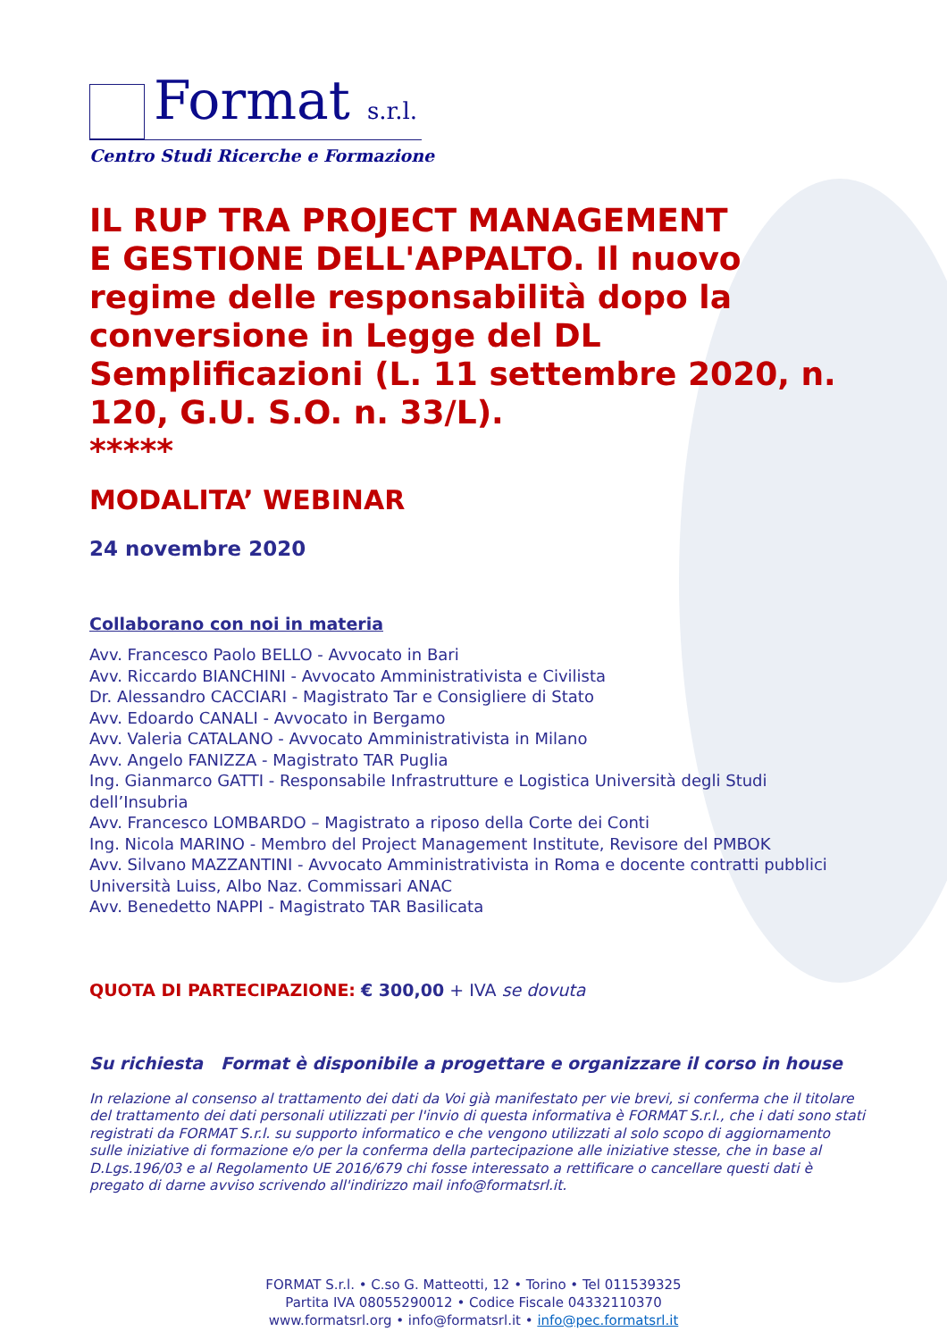Format s.r.l.
Centro Studi Ricerche e Formazione
IL RUP TRA PROJECT MANAGEMENT
E GESTIONE DELL'APPALTO. Il nuovo regime delle responsabilità dopo la conversione in Legge del DL Semplificazioni (L. 11 settembre 2020, n. 120, G.U. S.O. n. 33/L).
*****
MODALITA’ WEBINAR
24 novembre 2020
Collaborano con noi in materia
Avv. Francesco Paolo BELLO - Avvocato in Bari
Avv. Riccardo BIANCHINI - Avvocato Amministrativista e Civilista
Dr. Alessandro CACCIARI - Magistrato Tar e Consigliere di Stato
Avv. Edoardo CANALI - Avvocato in Bergamo
Avv. Valeria CATALANO - Avvocato Amministrativista in Milano
Avv. Angelo FANIZZA - Magistrato TAR Puglia
Ing. Gianmarco GATTI - Responsabile Infrastrutture e Logistica Università degli Studi dell’Insubria
Avv. Francesco LOMBARDO – Magistrato a riposo della Corte dei Conti
Ing. Nicola MARINO - Membro del Project Management Institute, Revisore del PMBOK
Avv. Silvano MAZZANTINI - Avvocato Amministrativista in Roma e docente contratti pubblici Università Luiss, Albo Naz. Commissari ANAC
Avv. Benedetto NAPPI - Magistrato TAR Basilicata
QUOTA DI PARTECIPAZIONE: € 300,00 + IVA se dovuta
Su richiesta Format è disponibile a progettare e organizzare il corso in house
In relazione al consenso al trattamento dei dati da Voi già manifestato per vie brevi, si conferma che il titolare del trattamento dei dati personali utilizzati per l'invio di questa informativa è FORMAT S.r.l., che i dati sono stati registrati da FORMAT S.r.l. su supporto informatico e che vengono utilizzati al solo scopo di aggiornamento sulle iniziative di formazione e/o per la conferma della partecipazione alle iniziative stesse, che in base al D.Lgs.196/03 e al Regolamento UE 2016/679 chi fosse interessato a rettificare o cancellare questi dati è pregato di darne avviso scrivendo all'indirizzo mail info@formatsrl.it.
FORMAT S.r.l. • C.so G. Matteotti, 12 • Torino • Tel 011539325
Partita IVA 08055290012 • Codice Fiscale 04332110370
www.formatsrl.org • info@formatsrl.it • info@pec.formatsrl.it